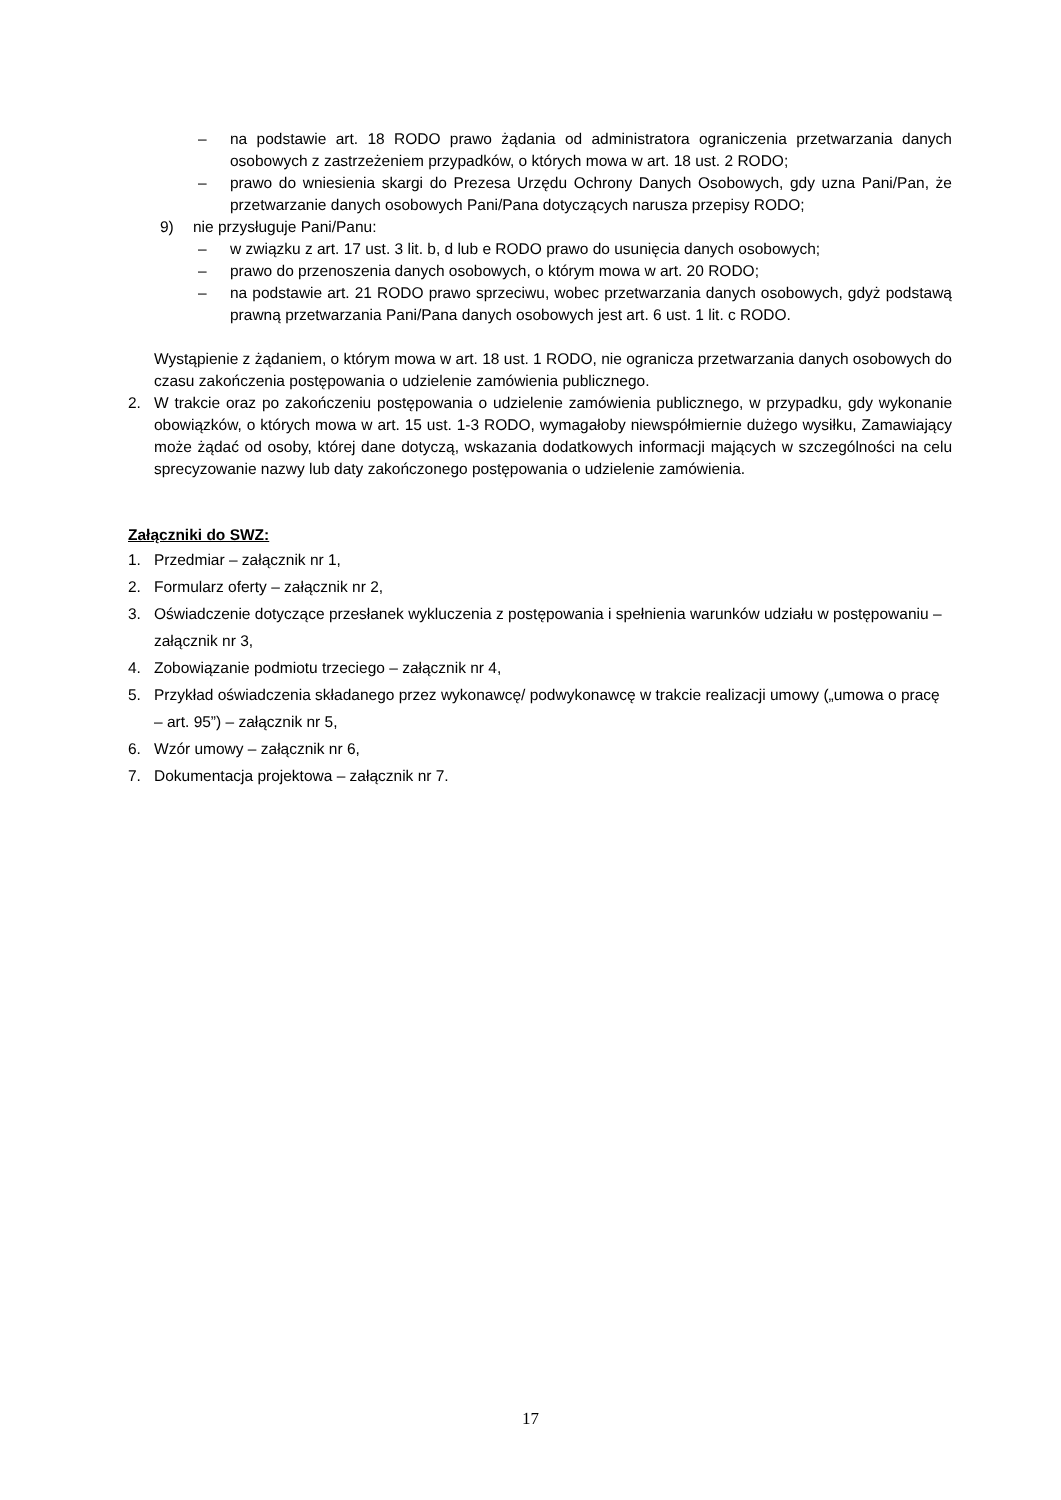– na podstawie art. 18 RODO prawo żądania od administratora ograniczenia przetwarzania danych osobowych z zastrzeżeniem przypadków, o których mowa w art. 18 ust. 2 RODO;
– prawo do wniesienia skargi do Prezesa Urzędu Ochrony Danych Osobowych, gdy uzna Pani/Pan, że przetwarzanie danych osobowych Pani/Pana dotyczących narusza przepisy RODO;
9) nie przysługuje Pani/Panu:
– w związku z art. 17 ust. 3 lit. b, d lub e RODO prawo do usunięcia danych osobowych;
– prawo do przenoszenia danych osobowych, o którym mowa w art. 20 RODO;
– na podstawie art. 21 RODO prawo sprzeciwu, wobec przetwarzania danych osobowych, gdyż podstawą prawną przetwarzania Pani/Pana danych osobowych jest art. 6 ust. 1 lit. c RODO.
Wystąpienie z żądaniem, o którym mowa w art. 18 ust. 1 RODO, nie ogranicza przetwarzania danych osobowych do czasu zakończenia postępowania o udzielenie zamówienia publicznego.
2. W trakcie oraz po zakończeniu postępowania o udzielenie zamówienia publicznego, w przypadku, gdy wykonanie obowiązków, o których mowa w art. 15 ust. 1-3 RODO, wymagałoby niewspółmiernie dużego wysiłku, Zamawiający może żądać od osoby, której dane dotyczą, wskazania dodatkowych informacji mających w szczególności na celu sprecyzowanie nazwy lub daty zakończonego postępowania o udzielenie zamówienia.
Załączniki do SWZ:
1. Przedmiar – załącznik nr 1,
2. Formularz oferty – załącznik nr 2,
3. Oświadczenie dotyczące przesłanek wykluczenia z postępowania i spełnienia warunków udziału w postępowaniu – załącznik nr 3,
4. Zobowiązanie podmiotu trzeciego – załącznik nr 4,
5. Przykład oświadczenia składanego przez wykonawcę/ podwykonawcę w trakcie realizacji umowy („umowa o pracę – art. 95”) – załącznik nr 5,
6. Wzór umowy – załącznik nr 6,
7. Dokumentacja projektowa – załącznik nr 7.
17